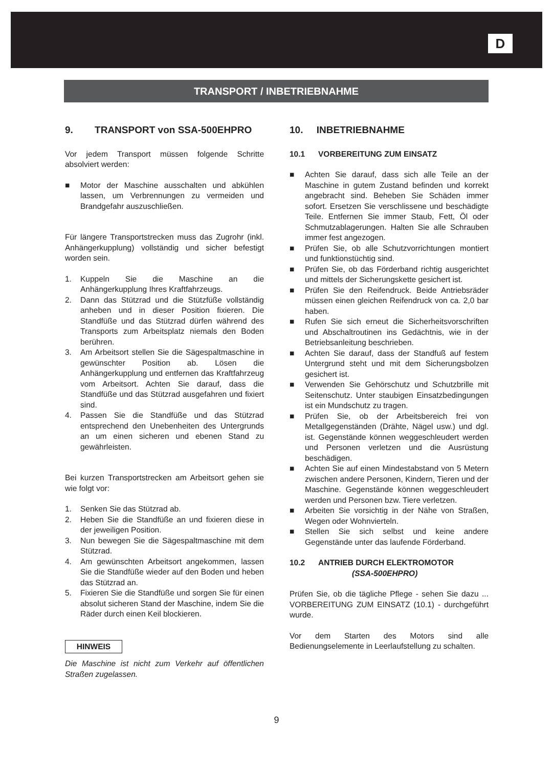D
TRANSPORT / INBETRIEBNAHME
9. TRANSPORT von SSA-500EHPRO
Vor jedem Transport müssen folgende Schritte absolviert werden:
■ Motor der Maschine ausschalten und abkühlen lassen, um Verbrennungen zu vermeiden und Brandgefahr auszuschließen.
Für längere Transportstrecken muss das Zugrohr (inkl. Anhängerkupplung) vollständig und sicher befestigt worden sein.
1. Kuppeln Sie die Maschine an die Anhängerkupplung Ihres Kraftfahrzeugs.
2. Dann das Stützrad und die Stützfüße vollständig anheben und in dieser Position fixieren. Die Standfüße und das Stützrad dürfen während des Transports zum Arbeitsplatz niemals den Boden berühren.
3. Am Arbeitsort stellen Sie die Sägespaltmaschine in gewünschter Position ab. Lösen die Anhängerkupplung und entfernen das Kraftfahrzeug vom Arbeitsort. Achten Sie darauf, dass die Standfüße und das Stützrad ausgefahren und fixiert sind.
4. Passen Sie die Standfüße und das Stützrad entsprechend den Unebenheiten des Untergrunds an um einen sicheren und ebenen Stand zu gewährleisten.
Bei kurzen Transportstrecken am Arbeitsort gehen sie wie folgt vor:
1. Senken Sie das Stützrad ab.
2. Heben Sie die Standfüße an und fixieren diese in der jeweiligen Position.
3. Nun bewegen Sie die Sägespaltmaschine mit dem Stützrad.
4. Am gewünschten Arbeitsort angekommen, lassen Sie die Standfüße wieder auf den Boden und heben das Stützrad an.
5. Fixieren Sie die Standfüße und sorgen Sie für einen absolut sicheren Stand der Maschine, indem Sie die Räder durch einen Keil blockieren.
HINWEIS
Die Maschine ist nicht zum Verkehr auf öffentlichen Straßen zugelassen.
10. INBETRIEBNAHME
10.1 VORBEREITUNG ZUM EINSATZ
■ Achten Sie darauf, dass sich alle Teile an der Maschine in gutem Zustand befinden und korrekt angebracht sind. Beheben Sie Schäden immer sofort. Ersetzen Sie verschlissene und beschädigte Teile. Entfernen Sie immer Staub, Fett, Öl oder Schmutzablagerungen. Halten Sie alle Schrauben immer fest angezogen.
■ Prüfen Sie, ob alle Schutzvorrichtungen montiert und funktionstüchtig sind.
■ Prüfen Sie, ob das Förderband richtig ausgerichtet und mittels der Sicherungskette gesichert ist.
■ Prüfen Sie den Reifendruck. Beide Antriebsräder müssen einen gleichen Reifendruck von ca. 2,0 bar haben.
■ Rufen Sie sich erneut die Sicherheitsvorschriften und Abschaltroutinen ins Gedächtnis, wie in der Betriebsanleitung beschrieben.
■ Achten Sie darauf, dass der Standfuß auf festem Untergrund steht und mit dem Sicherungsbolzen gesichert ist.
■ Verwenden Sie Gehörschutz und Schutzbrille mit Seitenschutz. Unter staubigen Einsatzbedingungen ist ein Mundschutz zu tragen.
■ Prüfen Sie, ob der Arbeitsbereich frei von Metallgegenständen (Drähte, Nägel usw.) und dgl. ist. Gegenstände können weggeschleudert werden und Personen verletzen und die Ausrüstung beschädigen.
■ Achten Sie auf einen Mindestabstand von 5 Metern zwischen andere Personen, Kindern, Tieren und der Maschine. Gegenstände können weggeschleudert werden und Personen bzw. Tiere verletzen.
■ Arbeiten Sie vorsichtig in der Nähe von Straßen, Wegen oder Wohnvierteln.
■ Stellen Sie sich selbst und keine andere Gegenstände unter das laufende Förderband.
10.2 ANTRIEB DURCH ELEKTROMOTOR
(SSA-500EHPRO)
Prüfen Sie, ob die tägliche Pflege - sehen Sie dazu ... VORBEREITUNG ZUM EINSATZ (10.1) - durchgeführt wurde.
Vor dem Starten des Motors sind alle Bedienungselemente in Leerlaufstellung zu schalten.
9